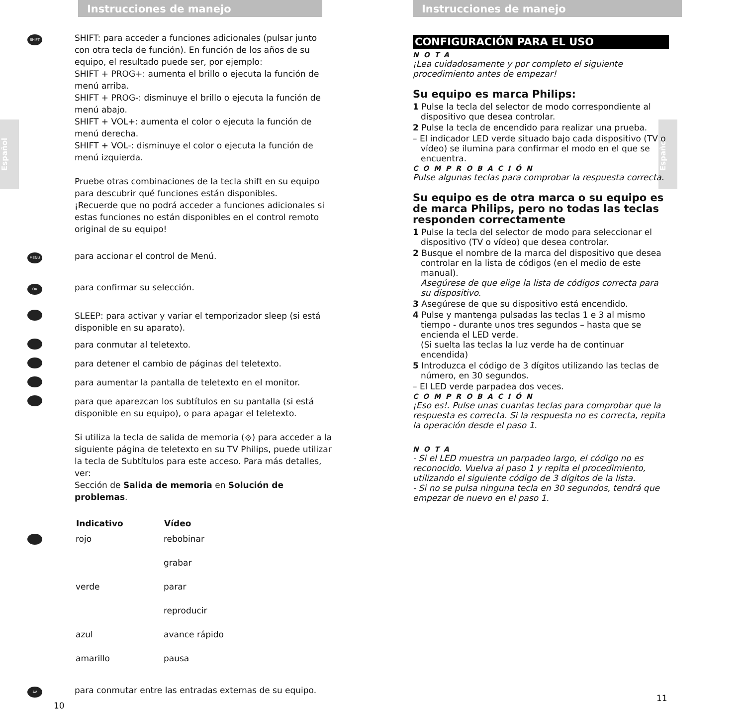Español
Español
Instrucciones de manejo
SHIFT
SHIFT: para acceder a funciones adicionales (pulsar junto con otra tecla de función). En función de los años de su equipo, el resultado puede ser, por ejemplo:
SHIFT + PROG+: aumenta el brillo o ejecuta la función de menú arriba.
SHIFT + PROG-: disminuye el brillo o ejecuta la función de menú abajo.
SHIFT + VOL+: aumenta el color o ejecuta la función de menú derecha.
SHIFT + VOL-: disminuye el color o ejecuta la función de menú izquierda.
Pruebe otras combinaciones de la tecla shift en su equipo para descubrir qué funciones están disponibles.
¡Recuerde que no podrá acceder a funciones adicionales si estas funciones no están disponibles en el control remoto original de su equipo!
MENU
para accionar el control de Menú.
OK
para confirmar su selección.
SLEEP: para activar y variar el temporizador sleep (si está disponible en su aparato).
para conmutar al teletexto.
para detener el cambio de páginas del teletexto.
para aumentar la pantalla de teletexto en el monitor.
para que aparezcan los subtítulos en su pantalla (si está disponible en su equipo), o para apagar el teletexto.
Si utiliza la tecla de salida de memoria (⟐) para acceder a la siguiente página de teletexto en su TV Philips, puede utilizar la tecla de Subtítulos para este acceso. Para más detalles, ver:
Sección de Salida de memoria en Solución de problemas.
| | Indicativo | Vídeo |
| --- | --- | --- |
| | rojo | rebobinar |
| | | grabar |
| | verde | parar |
| | | reproducir |
| | azul | avance rápido |
| | amarillo | pausa |
AV
para conmutar entre las entradas externas de su equipo.
10
Instrucciones de manejo
CONFIGURACIÓN PARA EL USO
NOTA
¡Lea cuidadosamente y por completo el siguiente procedimiento antes de empezar!
Su equipo es marca Philips:
1 Pulse la tecla del selector de modo correspondiente al dispositivo que desea controlar.
2 Pulse la tecla de encendido para realizar una prueba.
– El indicador LED verde situado bajo cada dispositivo (TV o vídeo) se ilumina para confirmar el modo en el que se encuentra.
COMPROBACIÓN
Pulse algunas teclas para comprobar la respuesta correcta.
Su equipo es de otra marca o su equipo es de marca Philips, pero no todas las teclas responden correctamente
1 Pulse la tecla del selector de modo para seleccionar el dispositivo (TV o vídeo) que desea controlar.
2 Busque el nombre de la marca del dispositivo que desea controlar en la lista de códigos (en el medio de este manual).
Asegúrese de que elige la lista de códigos correcta para su dispositivo.
3 Asegúrese de que su dispositivo está encendido.
4 Pulse y mantenga pulsadas las teclas 1 e 3 al mismo tiempo - durante unos tres segundos – hasta que se encienda el LED verde.
(Si suelta las teclas la luz verde ha de continuar encendida)
5 Introduzca el código de 3 dígitos utilizando las teclas de número, en 30 segundos.
– El LED verde parpadea dos veces.
COMPROBACIÓN
¡Eso es!. Pulse unas cuantas teclas para comprobar que la respuesta es correcta. Si la respuesta no es correcta, repita la operación desde el paso 1.
NOTA
- Si el LED muestra un parpadeo largo, el código no es reconocido. Vuelva al paso 1 y repita el procedimiento, utilizando el siguiente código de 3 dígitos de la lista.
- Si no se pulsa ninguna tecla en 30 segundos, tendrá que empezar de nuevo en el paso 1.
11